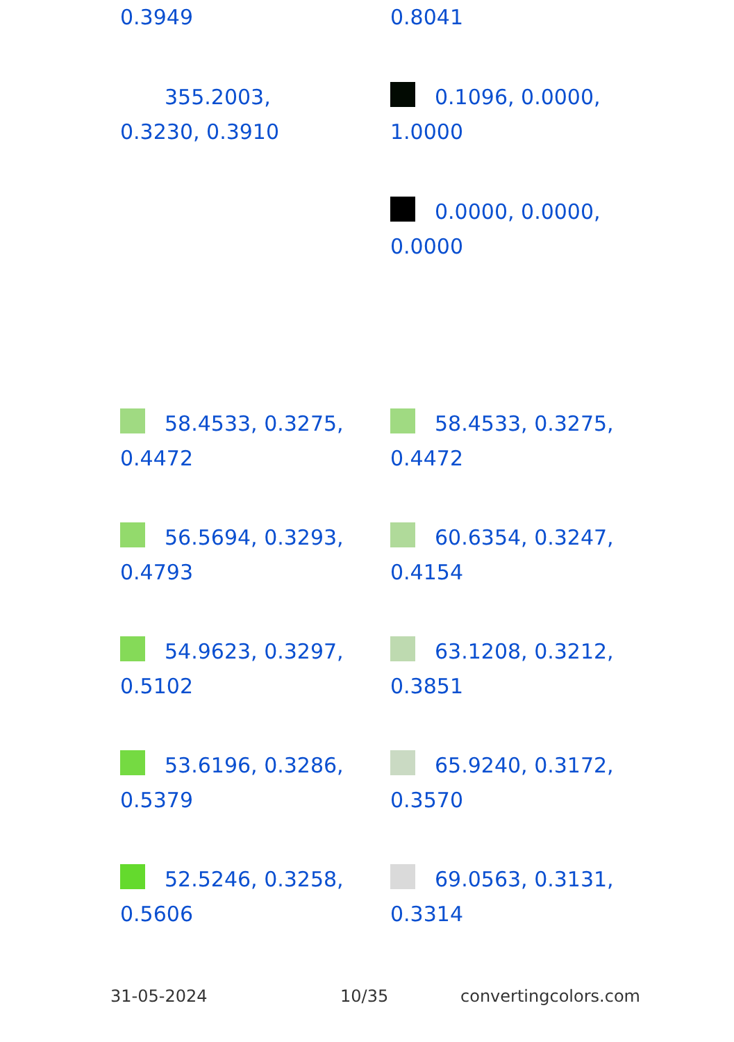0.3949 0.8041
355.2003, 0.3230, 0.3910
0.1096, 0.0000, 1.0000
0.0000, 0.0000, 0.0000
58.4533, 0.3275, 0.4472
58.4533, 0.3275, 0.4472
56.5694, 0.3293, 0.4793
60.6354, 0.3247, 0.4154
54.9623, 0.3297, 0.5102
63.1208, 0.3212, 0.3851
53.6196, 0.3286, 0.5379
65.9240, 0.3172, 0.3570
52.5246, 0.3258, 0.5606
69.0563, 0.3131, 0.3314
31-05-2024 10/35 convertingcolors.com